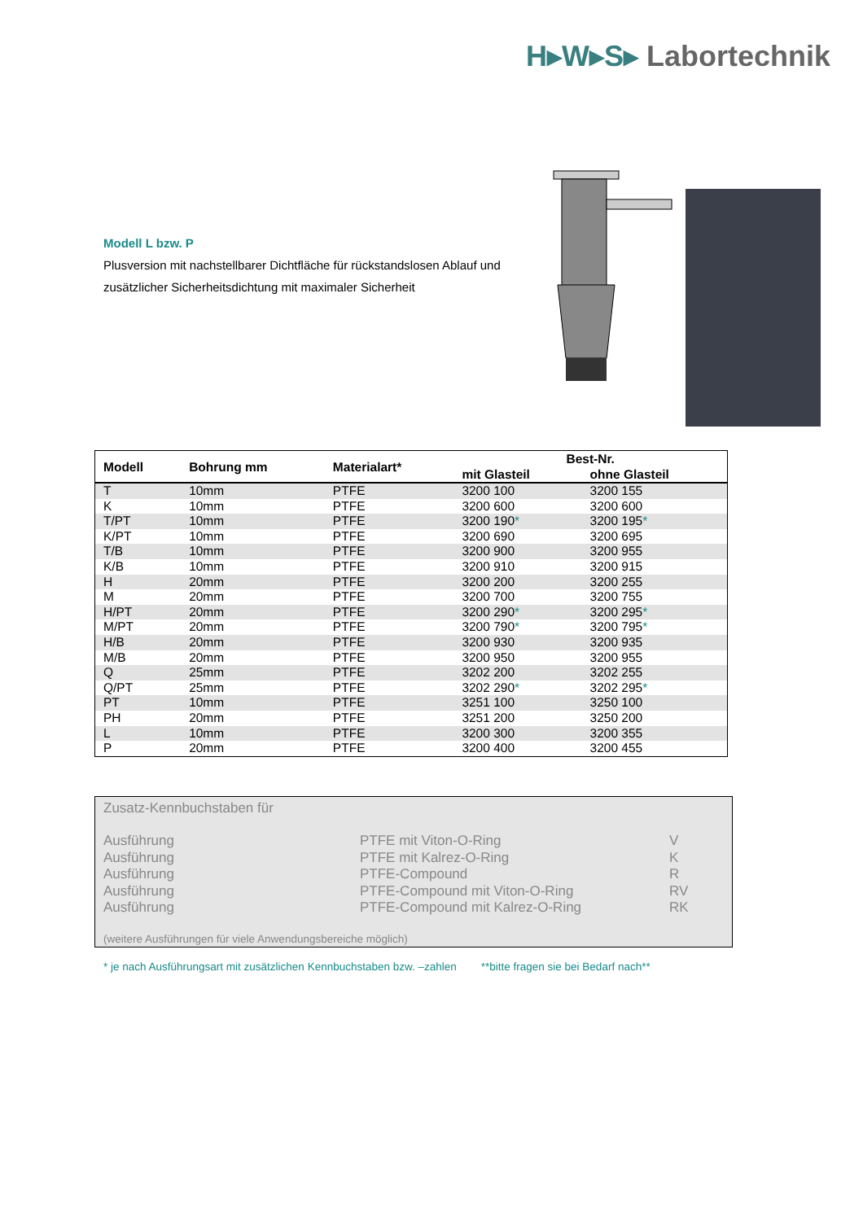H▸W▸S▸ Labortechnik
Modell L bzw. P
Plusversion mit nachstellbarer Dichtfläche für rückstandslosen Ablauf und zusätzlicher Sicherheitsdichtung mit maximaler Sicherheit
| Modell | Bohrung mm | Materialart* | Best-Nr. | |
| --- | --- | --- | --- | --- |
| | | | mit Glasteil | ohne Glasteil |
| T | 10mm | PTFE | 3200 100 | 3200 155 |
| K | 10mm | PTFE | 3200 600 | 3200 600 |
| T/PT | 10mm | PTFE | 3200 190 * | 3200 195 * |
| K/PT | 10mm | PTFE | 3200 690 | 3200 695 |
| T/B | 10mm | PTFE | 3200 900 | 3200 955 |
| K/B | 10mm | PTFE | 3200 910 | 3200 915 |
| H | 20mm | PTFE | 3200 200 | 3200 255 |
| M | 20mm | PTFE | 3200 700 | 3200 755 |
| H/PT | 20mm | PTFE | 3200 290 * | 3200 295 * |
| M/PT | 20mm | PTFE | 3200 790 * | 3200 795 * |
| H/B | 20mm | PTFE | 3200 930 | 3200 935 |
| M/B | 20mm | PTFE | 3200 950 | 3200 955 |
| Q | 25mm | PTFE | 3202 200 | 3202 255 |
| Q/PT | 25mm | PTFE | 3202 290 * | 3202 295 * |
| PT | 10mm | PTFE | 3251 100 | 3250 100 |
| PH | 20mm | PTFE | 3251 200 | 3250 200 |
| L | 10mm | PTFE | 3200 300 | 3200 355 |
| P | 20mm | PTFE | 3200 400 | 3200 455 |
Zusatz-Kennbuchstaben für
| Ausführung | PTFE mit Viton-O-Ring | V |
| Ausführung | PTFE mit Kalrez-O-Ring | K |
| Ausführung | PTFE-Compound | R |
| Ausführung | PTFE-Compound mit Viton-O-Ring | RV |
| Ausführung | PTFE-Compound mit Kalrez-O-Ring | RK |
(weitere Ausführungen für viele Anwendungsbereiche möglich)
* je nach Ausführungsart mit zusätzlichen Kennbuchstaben bzw. –zahlen **bitte fragen sie bei Bedarf nach**